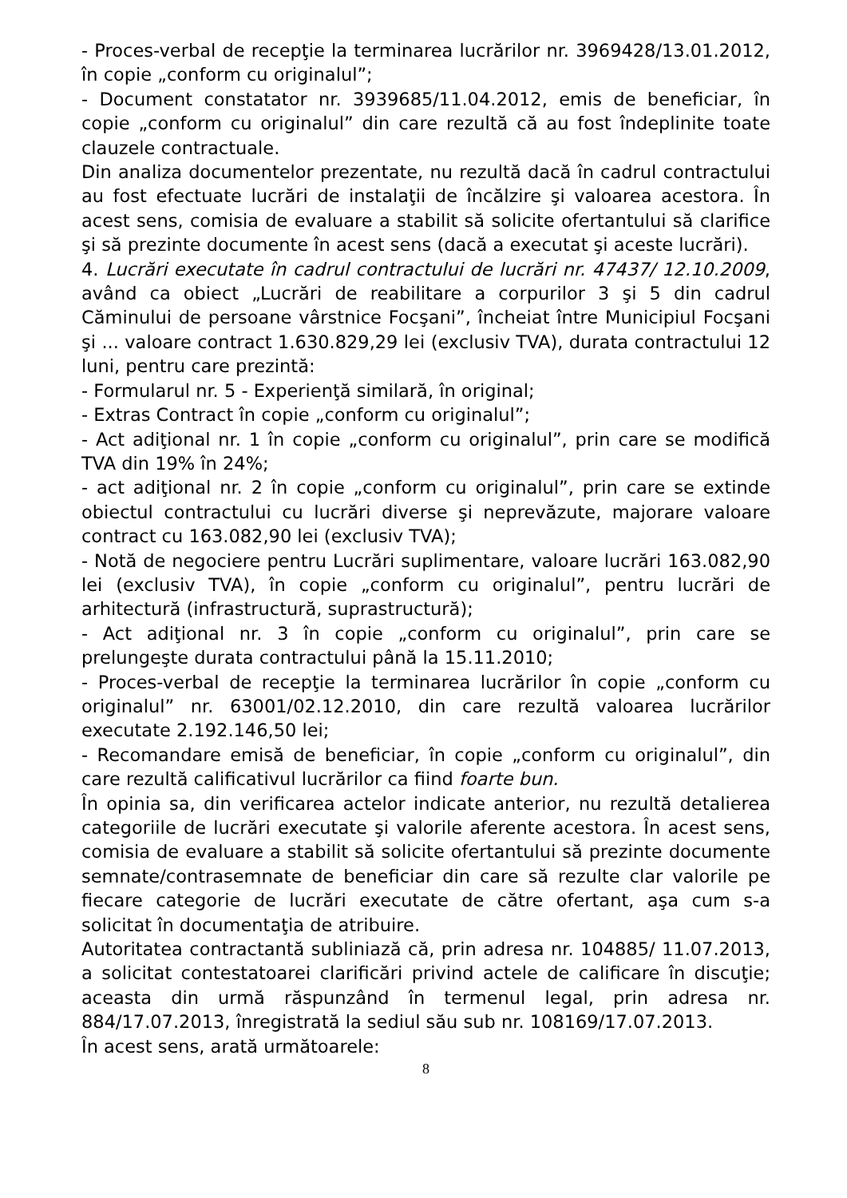- Proces-verbal de recepţie la terminarea lucrărilor nr. 3969428/13.01.2012, în copie „conform cu originalul”;
- Document constatator nr. 3939685/11.04.2012, emis de beneficiar, în copie „conform cu originalul” din care rezultă că au fost îndeplinite toate clauzele contractuale.
Din analiza documentelor prezentate, nu rezultă dacă în cadrul contractului au fost efectuate lucrări de instalaţii de încălzire şi valoarea acestora. În acest sens, comisia de evaluare a stabilit să solicite ofertantului să clarifice şi să prezinte documente în acest sens (dacă a executat şi aceste lucrări).
4. Lucrări executate în cadrul contractului de lucrări nr. 47437/ 12.10.2009, având ca obiect „Lucrări de reabilitare a corpurilor 3 şi 5 din cadrul Căminului de persoane vârstnice Focşani”, încheiat între Municipiul Focşani şi ... valoare contract 1.630.829,29 lei (exclusiv TVA), durata contractului 12 luni, pentru care prezintă:
- Formularul nr. 5 - Experienţă similară, în original;
- Extras Contract în copie „conform cu originalul”;
- Act adiţional nr. 1 în copie „conform cu originalul”, prin care se modifică TVA din 19% în 24%;
- act adiţional nr. 2 în copie „conform cu originalul”, prin care se extinde obiectul contractului cu lucrări diverse şi neprevăzute, majorare valoare contract cu 163.082,90 lei (exclusiv TVA);
- Notă de negociere pentru Lucrări suplimentare, valoare lucrări 163.082,90 lei (exclusiv TVA), în copie „conform cu originalul”, pentru lucrări de arhitectură (infrastructură, suprastructură);
- Act adiţional nr. 3 în copie „conform cu originalul”, prin care se prelungeşte durata contractului până la 15.11.2010;
- Proces-verbal de recepţie la terminarea lucrărilor în copie „conform cu originalul” nr. 63001/02.12.2010, din care rezultă valoarea lucrărilor executate 2.192.146,50 lei;
- Recomandare emisă de beneficiar, în copie „conform cu originalul”, din care rezultă calificativul lucrărilor ca fiind foarte bun.
În opinia sa, din verificarea actelor indicate anterior, nu rezultă detalierea categoriile de lucrări executate şi valorile aferente acestora. În acest sens, comisia de evaluare a stabilit să solicite ofertantului să prezinte documente semnate/contrasemnate de beneficiar din care să rezulte clar valorile pe fiecare categorie de lucrări executate de către ofertant, aşa cum s-a solicitat în documentaţia de atribuire.
Autoritatea contractantă subliniază că, prin adresa nr. 104885/ 11.07.2013, a solicitat contestatoarei clarificări privind actele de calificare în discuţie; aceasta din urmă răspunzând în termenul legal, prin adresa nr. 884/17.07.2013, înregistrată la sediul său sub nr. 108169/17.07.2013.
În acest sens, arată următoarele:
8